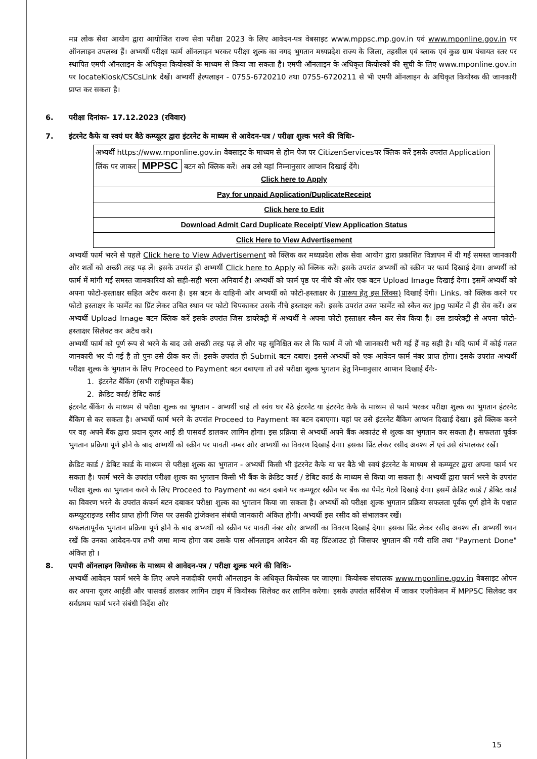मप्र लोक सेवा आयोग द्वारा आयोजित राज्य सेवा परीक्षा 2023 के लिए आवेदन-पत्र वेबसाइट www.mppsc.mp.gov.in एवं www.mponline.gov.in पर ऑनलाइन उपलब्ध हैं। अभ्यर्थी परीक्षा फार्म ऑनलाइन भरकर परीक्षा शुल्क का नगद भुगतान मध्यप्रदेश राज्य के जिला, तहसील एवं ब्लाक एवं कुछ ग्राम पंचायत स्तर पर स्थापित एमपी ऑनलाइन के अधिकृत कियोस्कों के माध्यम से किया जा सकता है। एमपी ऑनलाइन के अधिकृत कियोस्कों की सूची के लिए www.mponline.gov.in पर locateKiosk/CSCsLink देखें। अभ्यर्थी हेल्पलाइन - 0755-6720210 तथा 0755-6720211 से भी एमपी ऑनलाइन के अधिकृत कियोस्क की जानकारी प्राप्त कर सकता है।
6. परीक्षा दिनांकः- 17.12.2023 (रविवार)
7. इंटरनेट कैफे या स्वयं घर बैठे कम्प्यूटर द्वारा इंटरनेट के माध्यम से आवेदन-पत्र / परीक्षा शुल्क भरने की विधिः-
| अभ्यर्थी https://www.mponline.gov.in वेबसाइट के माध्यम से होम पेज पर CitizenServicesपर क्लिक करें इसके उपरांत Application लिंक पर जाकर MPPSC बटन को क्लिक करें। अब उसे यहां निम्नानुसार आप्शन दिखाई देंगे। Click here to Apply |
| Pay for unpaid Application/DuplicateReceipt |
| Click here to Edit |
| Download Admit Card Duplicate Receipt/ View Application Status |
| Click Here to View Advertisement |
अभ्यर्थी फार्म भरने से पहले Click here to View Advertisement को क्लिक कर मध्यप्रदेश लोक सेवा आयोग द्वारा प्रकाशित विज्ञापन में दी गई समस्त जानकारी और शर्तो को अच्छी तरह पढ़ लें। इसके उपरांत ही अभ्यर्थी Click here to Apply को क्लिक करें। इसके उपरांत अभ्यर्थी को स्क्रीन पर फार्म दिखाई देगा। अभ्यर्थी को फार्म में मांगी गईं समस्त जानकारियां को सही-सही भरना अनिवार्य है। अभ्यर्थी को फार्म पृष्ठ पर नीचे की ओर एक बटन Upload Image दिखाई देगा। इसमें अभ्यर्थी को अपना फोटो-हस्ताक्षर सहित अटैच करना है। इस बटन के दाहिनी ओर अभ्यर्थी को फोटो-हस्ताक्षर के (प्रारूप हेतु इस लिंक्स) दिखाई देंगी। Links. को क्लिक करने पर फोटो हस्ताक्षर के फार्मेट का प्रिंट लेकर उचित स्थान पर फोटो चिपकाकर उसके नीचे हस्ताक्षर करें। इसके उपरांत उक्त फार्मेट को स्कैन कर jpg फार्मेट में ही सेव करें। अब अभ्यर्थी Upload Image बटन क्लिक करें इसके उपरांत जिस डायरेक्ट्री में अभ्यर्थी ने अपना फोटो हस्ताक्षर स्कैन कर सेव किया है। उस डायरेक्ट्री से अपना फोटो-हस्ताक्षर सिलेक्ट कर अटैच करे।
अभ्यर्थी फार्म को पूर्ण रूप से भरने के बाद उसे अच्छी तरह पढ़ लें और यह सुनिश्चित कर ले कि फार्म में जो भी जानकारी भरी गई हैं वह सही है। यदि फार्म में कोई गलत जानकारी भर दी गई है तो पुनः उसे ठीक कर लें। इसके उपरांत ही Submit बटन दबाए। इससे अभ्यर्थी को एक आवेदन फार्म नंबर प्राप्त होगा। इसके उपरांत अभ्यर्थी परीक्षा शुल्क के भुगतान के लिए Proceed to Payment बटन दबाएगा तो उसे परीक्षा शुल्क भुगतान हेतु निम्नानुसार आप्शन दिखाई देंगेः-
1. इंटरनेट बैंकिंग (सभी राष्ट्रीयकृत बैंक)
2. क्रेडिट कार्ड/ डेबिट कार्ड
इंटरनेट बैंकिंग के माध्यम से परीक्षा शुल्क का भुगतान - अभ्यर्थी चाहे तो स्वंय घर बैठे इंटरनेट या इंटरनेट कैफे के माध्यम से फार्म भरकर परीक्षा शुल्क का भुगतान इंटरनेट बैंकिग से कर सकता है। अभ्यर्थी फार्म भरने के उपरांत Proceed to Payment का बटन दबाएगा। यहां पर उसे इंटरनेट बैंकिग आप्शन दिखाई देखा। इसे क्लिक करने पर वह अपने बैंक द्वारा प्रदान यूजर आई डी पासवर्ड डालकर लागिन होगा। इस प्रक्रिया से अभ्यर्थी अपने बैंक अकाउंट से शुल्क का भुगतान कर सकता है। सफलता पूर्वक भुगतान प्रक्रिया पूर्ण होने के बाद अभ्यर्थी को स्क्रीन पर पावती नम्बर और अभ्यर्थी का विवरण दिखाई देगा। इसका प्रिंट लेकर रसीद अवश्य लें एवं उसे संभालकर रखें।
क्रेडिट कार्ड / डेबिट कार्ड के माध्यम से परीक्षा शुल्क का भुगतान - अभ्यर्थी किसी भी इंटरनेट कैफे या घर बैठे भी स्वयं इंटरनेट के माध्यम से कम्प्यूटर द्वारा अपना फार्म भर सकता है। फार्म भरने के उपरांत परीक्षा शुल्क का भुगतान किसी भी बैंक के क्रेडिट कार्ड / डेबिट कार्ड के माध्यम से किया जा सकता है। अभ्यर्थी द्वारा फार्म भरने के उपरांत परीक्षा शुल्क का भुगतान करने के लिए Proceed to Payment का बटन दबाने पर कम्प्यूटर स्क्रीन पर बैंक का पैमेंट गेटवे दिखाई देगा। इसमें क्रेडिट कार्ड / डेबिट कार्ड का विवरण भरने के उपरांत कंफर्म बटन दबाकर परीक्षा शुल्क का भुगतान किया जा सकता है। अभ्यर्थी को परीक्षा शुल्क भुगतान प्रक्रिया सफलता पूर्वक पूर्ण होने के पश्चात कम्प्यूटराइज्ड रसीद प्राप्त होगी जिस पर उसकी ट्रांजेक्शन संबंधी जानकारी अंकित होगी। अभ्यर्थी इस रसीद को संभालकर रखें।
सफलतापूर्वक भुगतान प्रक्रिया पूर्ण होने के बाद अभ्यर्थी को स्क्रीन पर पावती नंबर और अभ्यर्थी का विवरण दिखाई देगा। इसका प्रिंट लेकर रसीद अवश्य लें। अभ्यर्थी ध्यान रखें कि उनका आवेदन-पत्र तभी जमा मान्य होगा जब उसके पास ऑनलाइन आवेदन की वह प्रिंटआउट हो जिसपर भुगतान की गयी राशि तथा "Payment Done" अंकित हो ।
8. एमपी ऑनलाइन कियोस्क के माध्यम से आवेदन-पत्र / परीक्षा शुल्क भरने की विधिः-
अभ्यर्थी आवेदन फार्म भरने के लिए अपने नजदीकी एमपी ऑनलाइन के अधिकृत कियोस्क पर जाएगा। कियोस्क संचालक www.mponline.gov.in वेबसाइट ओपन कर अपना यूजर आईडी और पासवर्ड डालकर लागिन टाइप में कियोस्क सिलेक्ट कर लागिन करेगा। इसके उपरांत सर्विसेज में जाकर एप्लीकेशन में MPPSC सिलेक्ट कर सर्वप्रथम फार्म भरने संबंधी निर्देश और
15